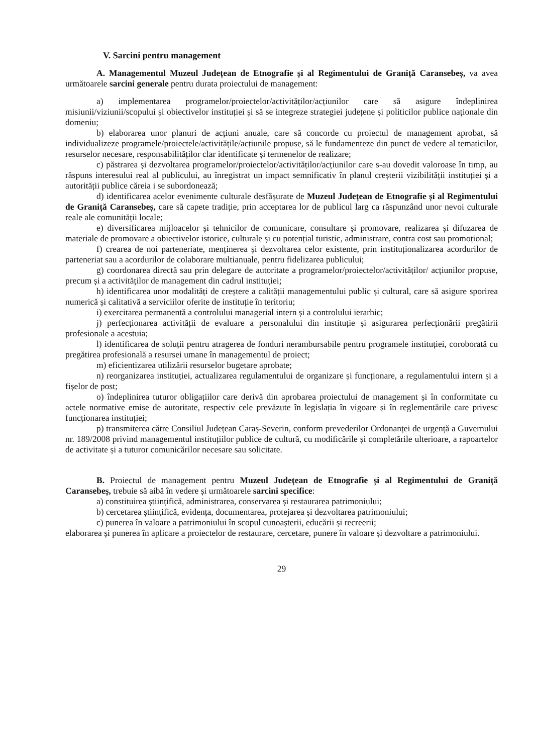V. Sarcini pentru management
A. Managementul Muzeul Județean de Etnografie și al Regimentului de Graniță Caransebeș, va avea următoarele sarcini generale pentru durata proiectului de management:
a) implementarea programelor/proiectelor/activităților/acțiunilor care să asigure îndeplinirea misiunii/viziunii/scopului și obiectivelor instituției și să se integreze strategiei județene și politicilor publice naționale din domeniu;
b) elaborarea unor planuri de acțiuni anuale, care să concorde cu proiectul de management aprobat, să individualizeze programele/proiectele/activitățile/acțiunile propuse, să le fundamenteze din punct de vedere al tematicilor, resurselor necesare, responsabilităților clar identificate și termenelor de realizare;
c) păstrarea și dezvoltarea programelor/proiectelor/activităților/acțiunilor care s-au dovedit valoroase în timp, au răspuns interesului real al publicului, au înregistrat un impact semnificativ în planul creșterii vizibilității instituției și a autorității publice căreia i se subordonează;
d) identificarea acelor evenimente culturale desfășurate de Muzeul Județean de Etnografie și al Regimentului de Graniță Caransebeș, care să capete tradiție, prin acceptarea lor de publicul larg ca răspunzând unor nevoi culturale reale ale comunității locale;
e) diversificarea mijloacelor și tehnicilor de comunicare, consultare și promovare, realizarea și difuzarea de materiale de promovare a obiectivelor istorice, culturale și cu potențial turistic, administrare, contra cost sau promoțional;
f) crearea de noi parteneriate, menținerea și dezvoltarea celor existente, prin instituționalizarea acordurilor de parteneriat sau a acordurilor de colaborare multianuale, pentru fidelizarea publicului;
g) coordonarea directă sau prin delegare de autoritate a programelor/proiectelor/activităților/ acțiunilor propuse, precum și a activităților de management din cadrul instituției;
h) identificarea unor modalități de creștere a calității managementului public și cultural, care să asigure sporirea numerică și calitativă a serviciilor oferite de instituție în teritoriu;
i) exercitarea permanentă a controlului managerial intern și a controlului ierarhic;
j) perfecționarea activității de evaluare a personalului din instituție și asigurarea perfecționării pregătirii profesionale a acestuia;
l) identificarea de soluții pentru atragerea de fonduri nerambursabile pentru programele instituției, coroborată cu pregătirea profesională a resursei umane în managementul de proiect;
m) eficientizarea utilizării resurselor bugetare aprobate;
n) reorganizarea instituției, actualizarea regulamentului de organizare și funcționare, a regulamentului intern și a fișelor de post;
o) îndeplinirea tuturor obligațiilor care derivă din aprobarea proiectului de management și în conformitate cu actele normative emise de autoritate, respectiv cele prevăzute în legislația în vigoare și în reglementările care privesc funcționarea instituției;
p) transmiterea către Consiliul Județean Caraș-Severin, conform prevederilor Ordonanței de urgență a Guvernului nr. 189/2008 privind managementul instituțiilor publice de cultură, cu modificările și completările ulterioare, a rapoartelor de activitate și a tuturor comunicărilor necesare sau solicitate.
B. Proiectul de management pentru Muzeul Județean de Etnografie și al Regimentului de Graniță Caransebeș, trebuie să aibă în vedere și următoarele sarcini specifice:
a) constituirea științifică, administrarea, conservarea și restaurarea patrimoniului;
b) cercetarea științifică, evidența, documentarea, protejarea și dezvoltarea patrimoniului;
c) punerea în valoare a patrimoniului în scopul cunoașterii, educării și recreerii;
elaborarea și punerea în aplicare a proiectelor de restaurare, cercetare, punere în valoare și dezvoltare a patrimoniului.
29